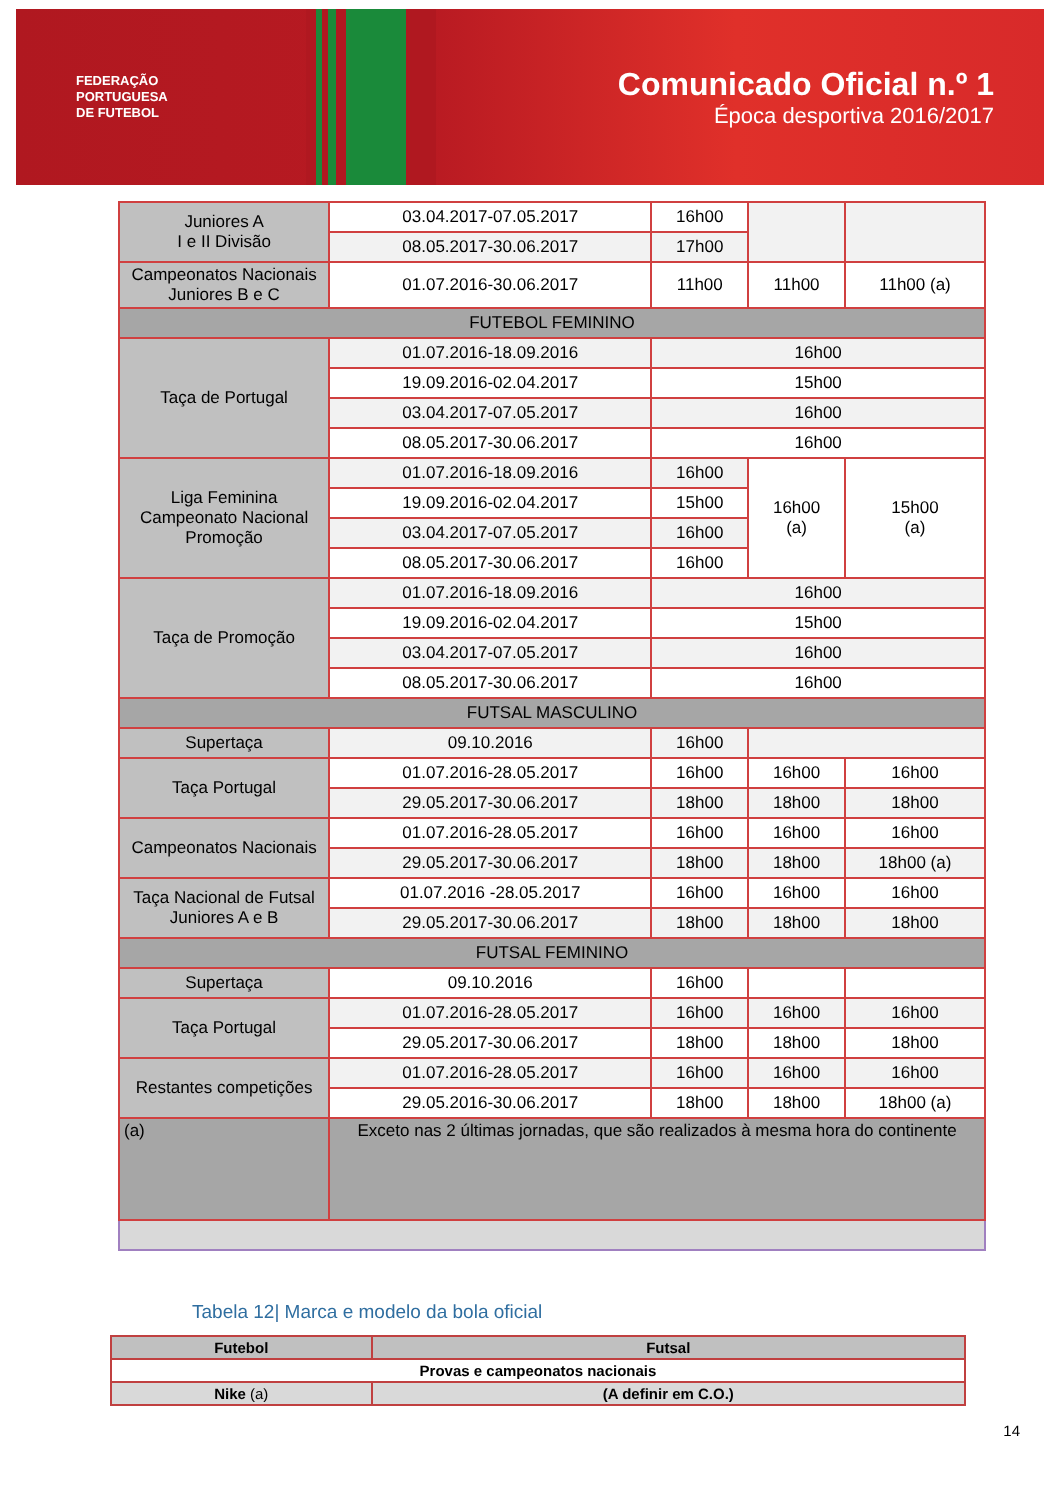FEDERAÇÃO
PORTUGUESA
DE FUTEBOL
Comunicado Oficial n.º 1
Época desportiva 2016/2017
| Juniores A I e II Divisão | 03.04.2017-07.05.2017 | 16h00 | | |
| | 08.05.2017-30.06.2017 | 17h00 | | |
| Campeonatos Nacionais Juniores B e C | 01.07.2016-30.06.2017 | 11h00 | 11h00 | 11h00 (a) |
| FUTEBOL FEMININO | | | | |
| Taça de Portugal | 01.07.2016-18.09.2016 | 16h00 | | |
| | 19.09.2016-02.04.2017 | 15h00 | | |
| | 03.04.2017-07.05.2017 | 16h00 | | |
| | 08.05.2017-30.06.2017 | 16h00 | | |
| Liga Feminina Campeonato Nacional Promoção | 01.07.2016-18.09.2016 | 16h00 | 16h00 (a) | 15h00 (a) |
| | 19.09.2016-02.04.2017 | 15h00 | | |
| | 03.04.2017-07.05.2017 | 16h00 | | |
| | 08.05.2017-30.06.2017 | 16h00 | | |
| Taça de Promoção | 01.07.2016-18.09.2016 | 16h00 | | |
| | 19.09.2016-02.04.2017 | 15h00 | | |
| | 03.04.2017-07.05.2017 | 16h00 | | |
| | 08.05.2017-30.06.2017 | 16h00 | | |
| FUTSAL MASCULINO | | | | |
| Supertaça | 09.10.2016 | 16h00 | | |
| Taça Portugal | 01.07.2016-28.05.2017 | 16h00 | 16h00 | 16h00 |
| | 29.05.2017-30.06.2017 | 18h00 | 18h00 | 18h00 |
| Campeonatos Nacionais | 01.07.2016-28.05.2017 | 16h00 | 16h00 | 16h00 |
| | 29.05.2017-30.06.2017 | 18h00 | 18h00 | 18h00 (a) |
| Taça Nacional de Futsal Juniores A e B | 01.07.2016 -28.05.2017 | 16h00 | 16h00 | 16h00 |
| | 29.05.2017-30.06.2017 | 18h00 | 18h00 | 18h00 |
| FUTSAL FEMININO | | | | |
| Supertaça | 09.10.2016 | 16h00 | | |
| Taça Portugal | 01.07.2016-28.05.2017 | 16h00 | 16h00 | 16h00 |
| | 29.05.2017-30.06.2017 | 18h00 | 18h00 | 18h00 |
| Restantes competições | 01.07.2016-28.05.2017 | 16h00 | 16h00 | 16h00 |
| | 29.05.2016-30.06.2017 | 18h00 | 18h00 | 18h00 (a) |
| (a) | Exceto nas 2 últimas jornadas, que são realizados à mesma hora do continente | | | |
Tabela 12| Marca e modelo da bola oficial
| Futebol | Futsal |
| Provas e campeonatos nacionais | |
| Nike (a) | (A definir em C.O.) |
14